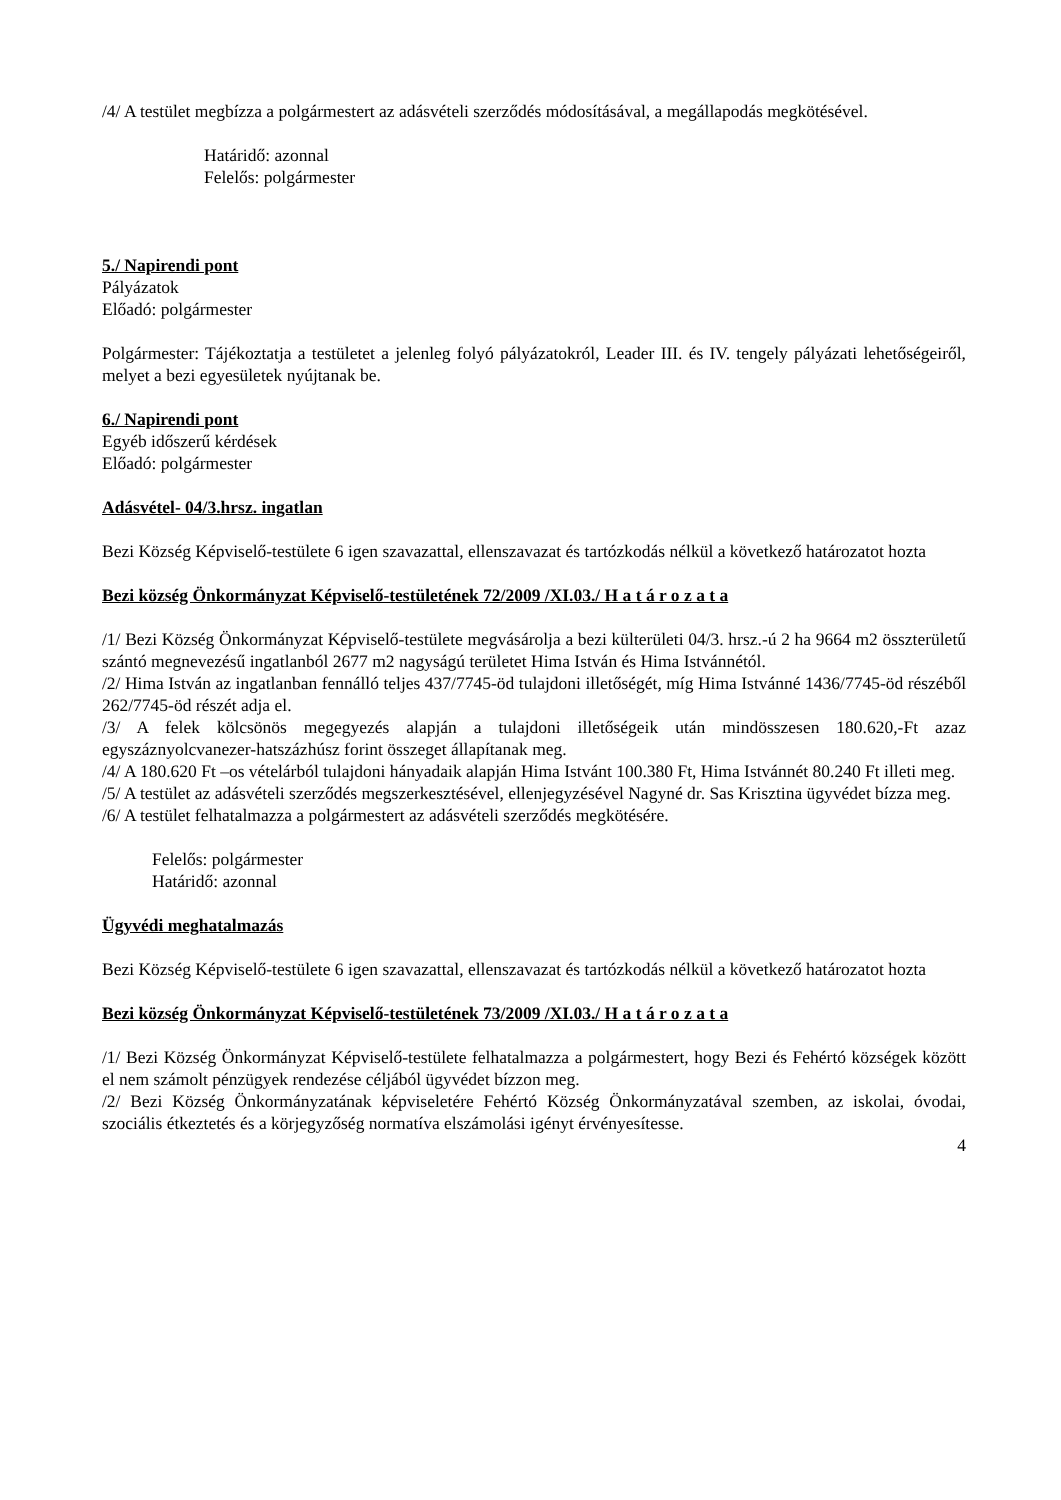/4/ A testület megbízza a polgármestert az adásvételi szerződés módosításával, a megállapodás megkötésével.
Határidő: azonnal
Felelős: polgármester
5./ Napirendi pont
Pályázatok
Előadó: polgármester
Polgármester: Tájékoztatja a testületet a jelenleg folyó pályázatokról, Leader III. és IV. tengely pályázati lehetőségeiről, melyet a bezi egyesületek nyújtanak be.
6./ Napirendi pont
Egyéb időszerű kérdések
Előadó: polgármester
Adásvétel- 04/3.hrsz. ingatlan
Bezi Község Képviselő-testülete 6 igen szavazattal, ellenszavazat és tartózkodás nélkül a következő határozatot hozta
Bezi község Önkormányzat Képviselő-testületének 72/2009 /XI.03./ H a t á r o z a t a
/1/ Bezi Község Önkormányzat Képviselő-testülete megvásárolja a bezi külterületi 04/3. hrsz.-ú 2 ha 9664 m2 összterületű szántó megnevezésű ingatlanból 2677 m2 nagyságú területet Hima István és Hima Istvánnétól.
/2/ Hima István az ingatlanban fennálló teljes 437/7745-öd tulajdoni illetőségét, míg Hima Istvánné 1436/7745-öd részéből 262/7745-öd részét adja el.
/3/ A felek kölcsönös megegyezés alapján a tulajdoni illetőségeik után mindösszesen 180.620,-Ft azaz egyszáznyolcvanezer-hatszázhúsz forint összeget állapítanak meg.
/4/ A 180.620 Ft –os vételárból tulajdoni hányadaik alapján Hima Istvánt 100.380 Ft, Hima Istvánnét 80.240 Ft illeti meg.
/5/ A testület az adásvételi szerződés megszerkesztésével, ellenjegyzésével Nagyné dr. Sas Krisztina ügyvédet bízza meg.
/6/ A testület felhatalmazza a polgármestert az adásvételi szerződés megkötésére.
Felelős: polgármester
Határidő: azonnal
Ügyvédi meghatalmazás
Bezi Község Képviselő-testülete 6 igen szavazattal, ellenszavazat és tartózkodás nélkül a következő határozatot hozta
Bezi község Önkormányzat Képviselő-testületének 73/2009 /XI.03./ H a t á r o z a t a
/1/ Bezi Község Önkormányzat Képviselő-testülete felhatalmazza a polgármestert, hogy Bezi és Fehértó községek között el nem számolt pénzügyek rendezése céljából ügyvédet bízzon meg.
/2/ Bezi Község Önkormányzatának képviseletére Fehértó Község Önkormányzatával szemben, az iskolai, óvodai, szociális étkeztetés és a körjegyzőség normatíva elszámolási igényt érvényesítesse.
4